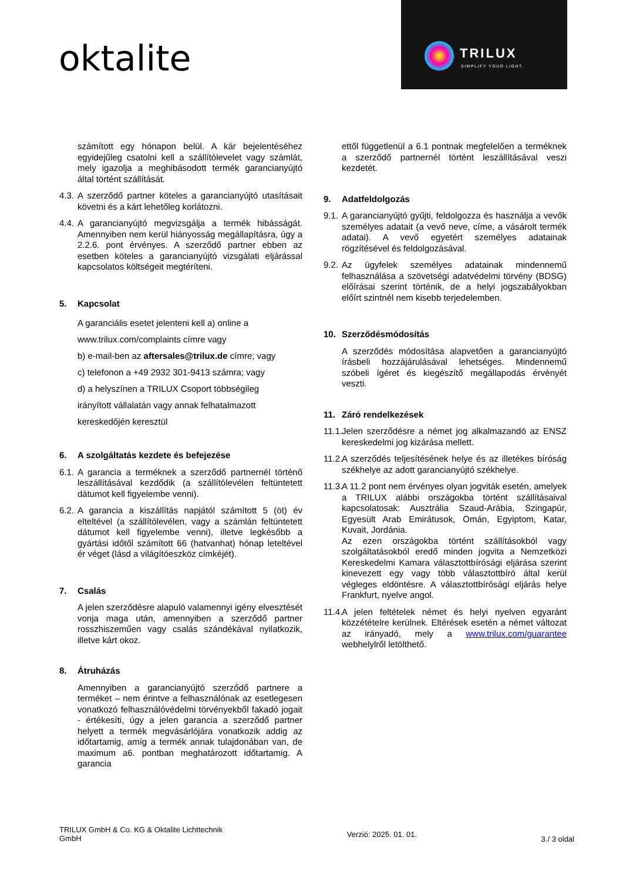oktalite
TRILUX SIMPLIFY YOUR LIGHT.
számított egy hónapon belül. A kár bejelentéséhez egyidejűleg csatolni kell a szállítólevelet vagy számlát, mely igazolja a meghibásodott termék garancianyújtó által történt szállítását.
4.3.
A szerződő partner köteles a garancianyújtó utasításait követni és a kárt lehetőleg korlátozni.
4.4.
A garancianyújtó megvizsgálja a termék hibásságát. Amennyiben nem kerül hiányosság megállapításra, úgy a 2.2.6. pont érvényes. A szerződő partner ebben az esetben köteles a garancianyújtó vizsgálati eljárással kapcsolatos költségeit megtéríteni.
5. Kapcsolat
A garanciális esetet jelenteni kell a) online a
www.trilux.com/complaints címre vagy
b) e-mail-ben az aftersales@trilux.de címre; vagy
c) telefonon a +49 2932 301-9413 számra; vagy
d) a helyszínen a TRILUX Csoport többségileg
irányított vállalatán vagy annak felhatalmazott
kereskedőjén keresztül
6. A szolgáltatás kezdete és befejezése
6.1.
A garancia a terméknek a szerződő partnernél történő leszállításával kezdődik (a szállítólevélen feltüntetett dátumot kell figyelembe venni).
6.2.
A garancia a kiszállítás napjától számított 5 (öt) év elteltével (a szállítólevélen, vagy a számlán feltüntetett dátumot kell figyelembe venni), illetve legkésőbb a gyártási időtől számított 66 (hatvanhat) hónap leteltével ér véget (lásd a világítóeszköz címkéjét).
7. Csalás
A jelen szerződésre alapuló valamennyi igény elvesztését vonja maga után, amennyiben a szerződő partner rosszhiszeműen vagy csalás szándékával nyilatkozik, illetve kárt okoz.
8. Átruházás
Amennyiben a garancianyújtó szerződő partnere a terméket – nem érintve a felhasználónak az esetlegesen vonatkozó felhasználóvédelmi törvényekből fakadó jogait - értékesíti, úgy a jelen garancia a szerződő partner helyett a termék megvásárlójára vonatkozik addig az időtartamig, amíg a termék annak tulajdonában van, de maximum a6. pontban meghatározott időtartamig. A garancia
ettől függetlenül a 6.1 pontnak megfelelően a terméknek a szerződő partnernél történt leszállításával veszi kezdetét.
9. Adatfeldolgozás
9.1.
A garancianyújtó gyűjti, feldolgozza és használja a vevők személyes adatait (a vevő neve, címe, a vásárolt termék adatai). A vevő egyetért személyes adatainak rögzítésével és feldolgozásával.
9.2.
Az ügyfelek személyes adatainak mindennemű felhasználása a szövetségi adatvédelmi törvény (BDSG) előírásai szerint történik, de a helyi jogszabályokban előírt szintnél nem kisebb terjedelemben.
10. Szerződésmódosítás
A szerződés módosítása alapvetően a garancianyújtó írásbeli hozzájárulásával lehetséges. Mindennemű szóbeli ígéret és kiegészítő megállapodás érvényét veszti.
11. Záró rendelkezések
11.1.
Jelen szerződésre a német jog alkalmazandó az ENSZ kereskedelmi jog kizárása mellett.
11.2.
A szerződés teljesítésének helye és az illetékes bíróság székhelye az adott garancianyújtó székhelye.
11.3.
A 11.2 pont nem érvényes olyan jogviták esetén, amelyek a TRILUX alábbi országokba történt szállításaival kapcsolatosak: Ausztrália Szaud-Arábia, Szingapúr, Egyesült Arab Emirátusok, Omán, Egyiptom, Katar, Kuvait, Jordánia.
Az ezen országokba történt szállításokból vagy szolgáltatásokból eredő minden jogvita a Nemzetközi Kereskedelmi Kamara választottbírósági eljárása szerint kinevezett egy vagy több választottbíró által kerül végleges eldöntésre. A választottbírósági eljárás helye Frankfurt, nyelve angol.
11.4.
A jelen feltételek német és helyi nyelven egyaránt közzétételre kerülnek. Eltérések esetén a német változat az irányadó, mely a www.trilux.com/guarantee webhelylről letölthető.
TRILUX GmbH & Co. KG & Oktalite Lichttechnik
GmbH
Verzió: 2025. 01. 01.
3./ 3 oldal